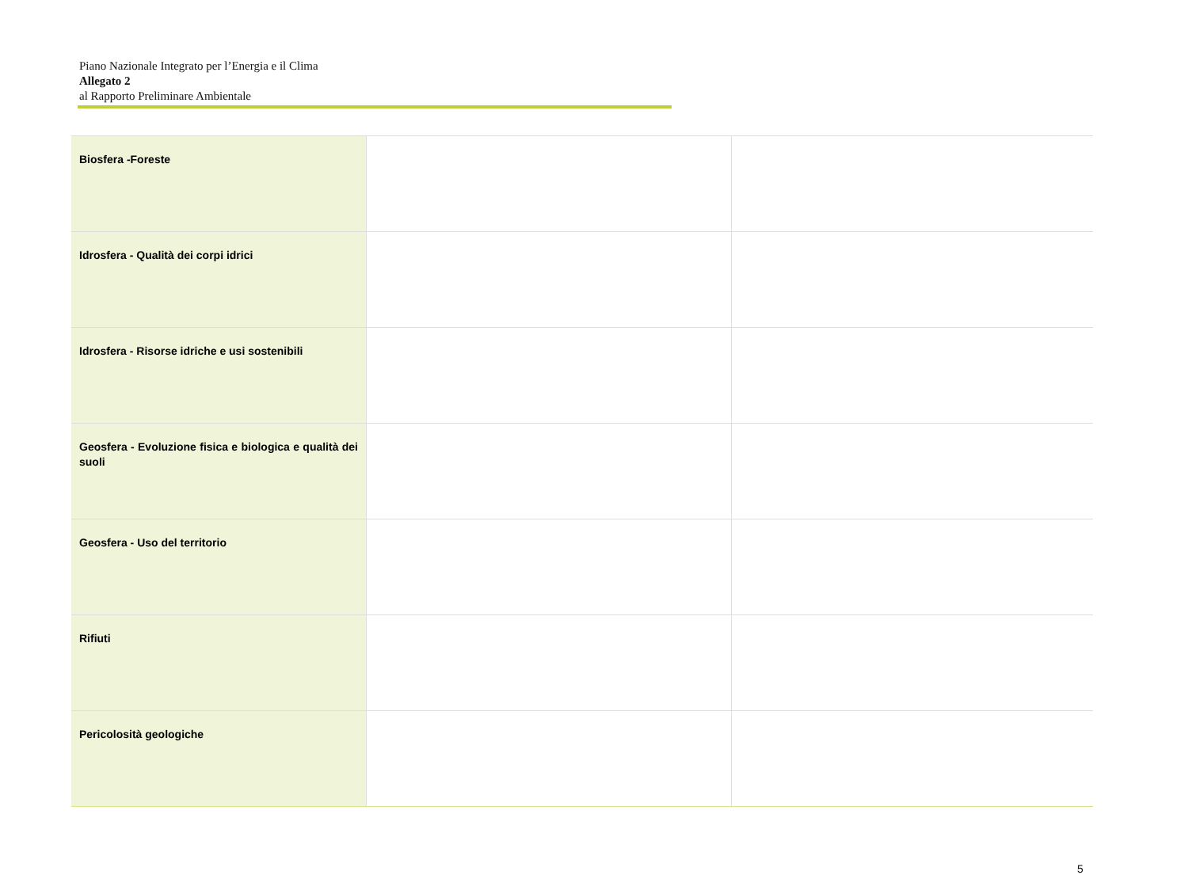Piano Nazionale Integrato per l’Energia e il Clima
Allegato 2
al Rapporto Preliminare Ambientale
| Biosfera -Foreste | | |
| Idrosfera - Qualità dei corpi idrici | | |
| Idrosfera - Risorse idriche e usi sostenibili | | |
| Geosfera - Evoluzione fisica e biologica e qualità dei suoli | | |
| Geosfera - Uso del territorio | | |
| Rifiuti | | |
| Pericolosità geologiche | | |
5